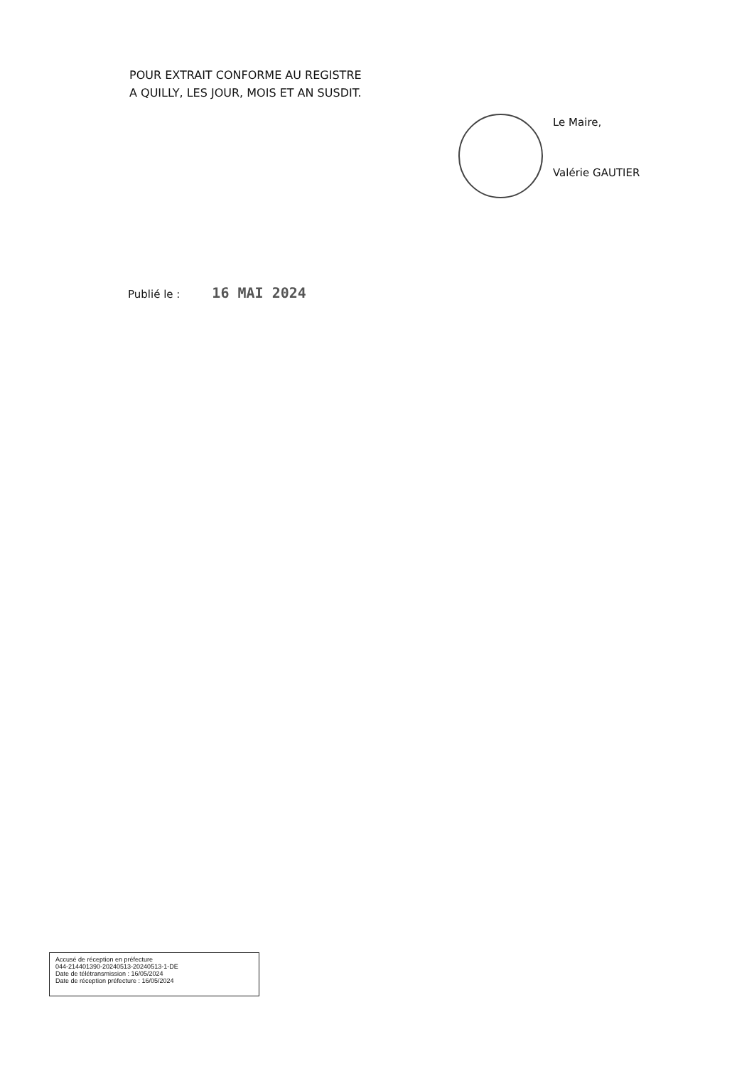POUR EXTRAIT CONFORME AU REGISTRE
A QUILLY, LES JOUR, MOIS ET AN SUSDIT.
Le Maire,
Valérie GAUTIER
Publié le : 16 MAI 2024
Accusé de réception en préfecture
044-214401390-20240513-20240513-1-DE
Date de télétransmission : 16/05/2024
Date de réception préfecture : 16/05/2024